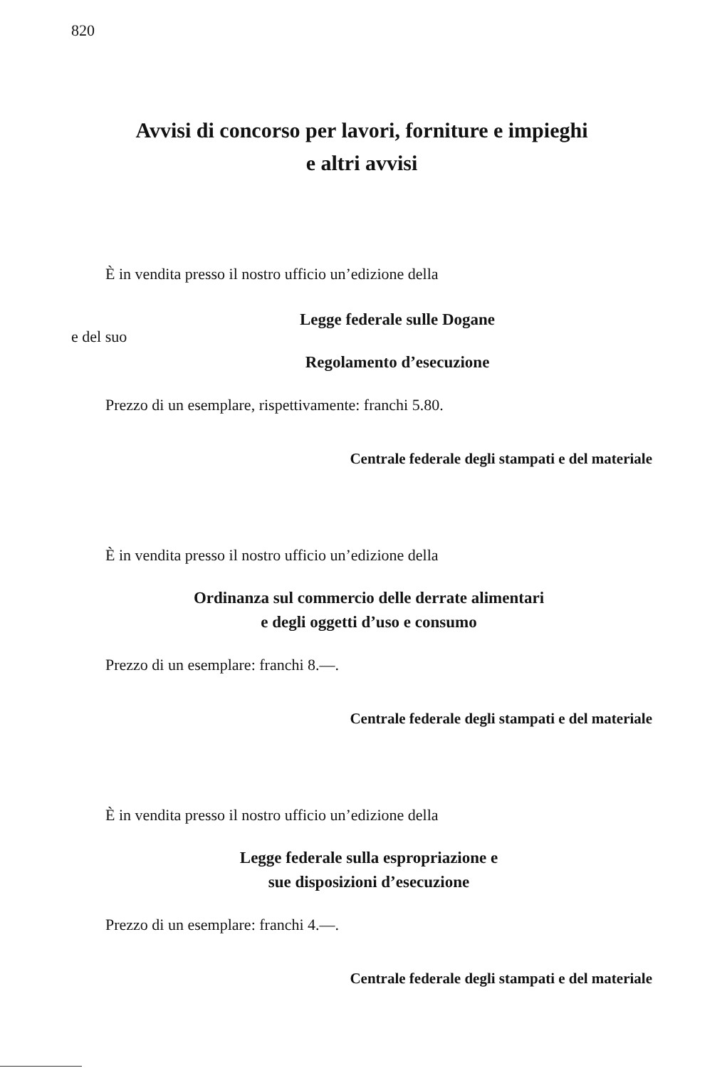820
Avvisi di concorso per lavori, forniture e impieghi
e altri avvisi
È in vendita presso il nostro ufficio un’edizione della
Legge federale sulle Dogane
e del suo
Regolamento d’esecuzione
Prezzo di un esemplare, rispettivamente: franchi 5.80.
Centrale federale degli stampati e del materiale
È in vendita presso il nostro ufficio un’edizione della
Ordinanza sul commercio delle derrate alimentari
e degli oggetti d’uso e consumo
Prezzo di un esemplare: franchi 8.—.
Centrale federale degli stampati e del materiale
È in vendita presso il nostro ufficio un’edizione della
Legge federale sulla espropriazione e
sue disposizioni d’esecuzione
Prezzo di un esemplare: franchi 4.—.
Centrale federale degli stampati e del materiale